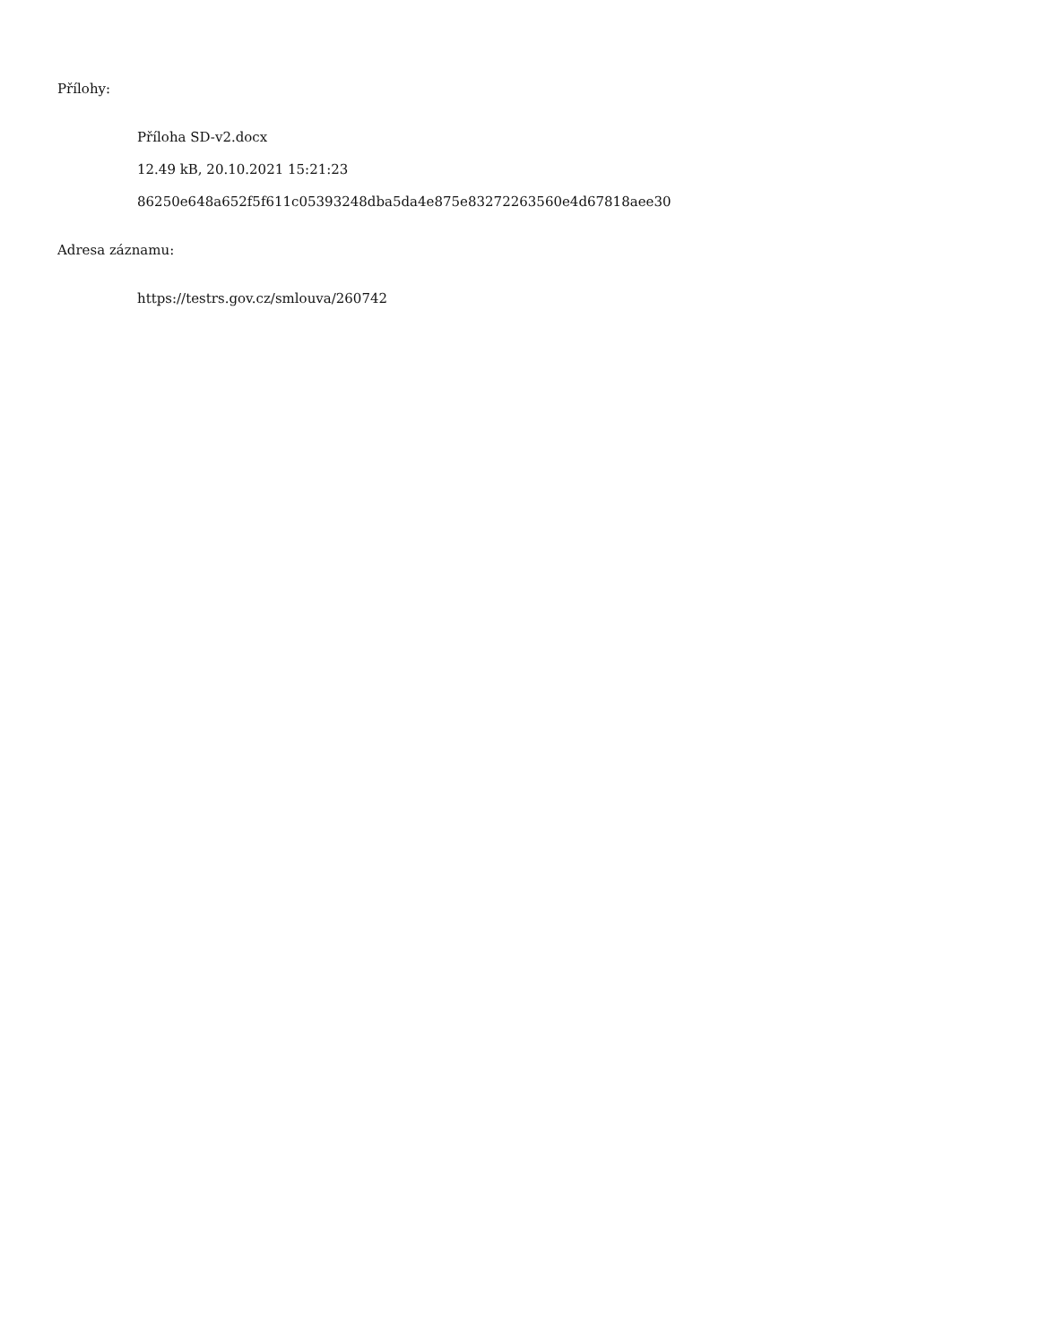Přílohy:
Příloha SD-v2.docx
12.49 kB, 20.10.2021 15:21:23
86250e648a652f5f611c05393248dba5da4e875e83272263560e4d67818aee30
Adresa záznamu:
https://testrs.gov.cz/smlouva/260742